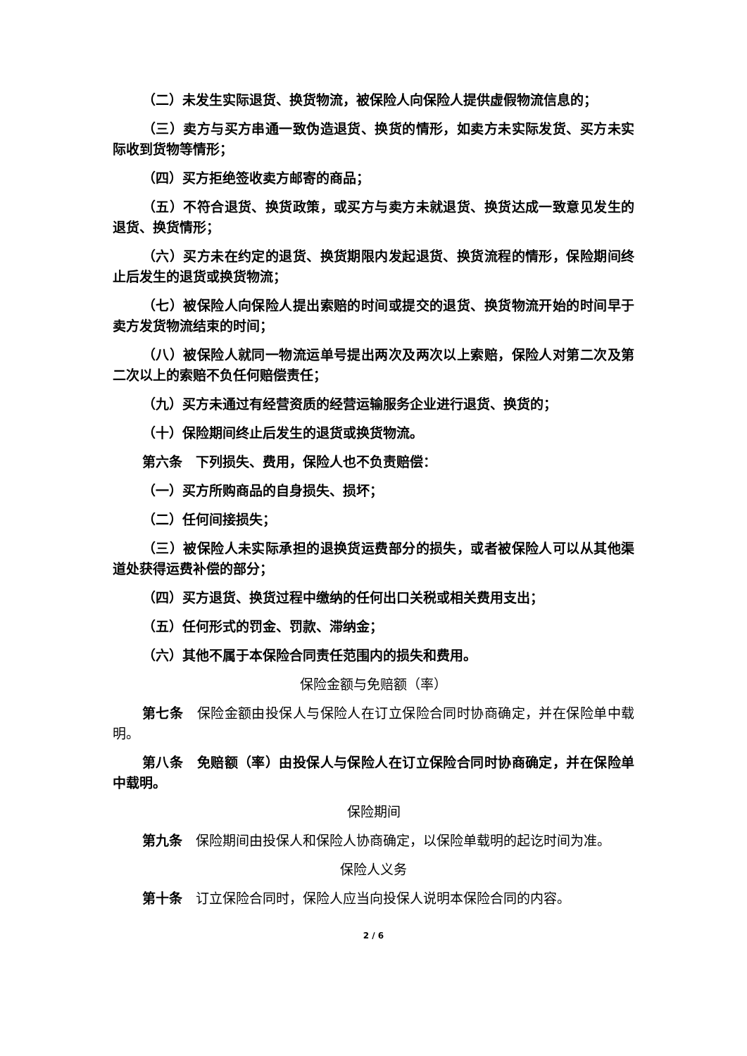（二）未发生实际退货、换货物流，被保险人向保险人提供虚假物流信息的；
（三）卖方与买方串通一致伪造退货、换货的情形，如卖方未实际发货、买方未实际收到货物等情形；
（四）买方拒绝签收卖方邮寄的商品；
（五）不符合退货、换货政策，或买方与卖方未就退货、换货达成一致意见发生的退货、换货情形；
（六）买方未在约定的退货、换货期限内发起退货、换货流程的情形，保险期间终止后发生的退货或换货物流；
（七）被保险人向保险人提出索赔的时间或提交的退货、换货物流开始的时间早于卖方发货物流结束的时间；
（八）被保险人就同一物流运单号提出两次及两次以上索赔，保险人对第二次及第二次以上的索赔不负任何赔偿责任；
（九）买方未通过有经营资质的经营运输服务企业进行退货、换货的；
（十）保险期间终止后发生的退货或换货物流。
第六条　下列损失、费用，保险人也不负责赔偿：
（一）买方所购商品的自身损失、损坏；
（二）任何间接损失；
（三）被保险人未实际承担的退换货运费部分的损失，或者被保险人可以从其他渠道处获得运费补偿的部分；
（四）买方退货、换货过程中缴纳的任何出口关税或相关费用支出；
（五）任何形式的罚金、罚款、滞纳金；
（六）其他不属于本保险合同责任范围内的损失和费用。
保险金额与免赔额（率）
第七条　保险金额由投保人与保险人在订立保险合同时协商确定，并在保险单中载明。
第八条　免赔额（率）由投保人与保险人在订立保险合同时协商确定，并在保险单中载明。
保险期间
第九条　保险期间由投保人和保险人协商确定，以保险单载明的起讫时间为准。
保险人义务
第十条　订立保险合同时，保险人应当向投保人说明本保险合同的内容。
2 / 6